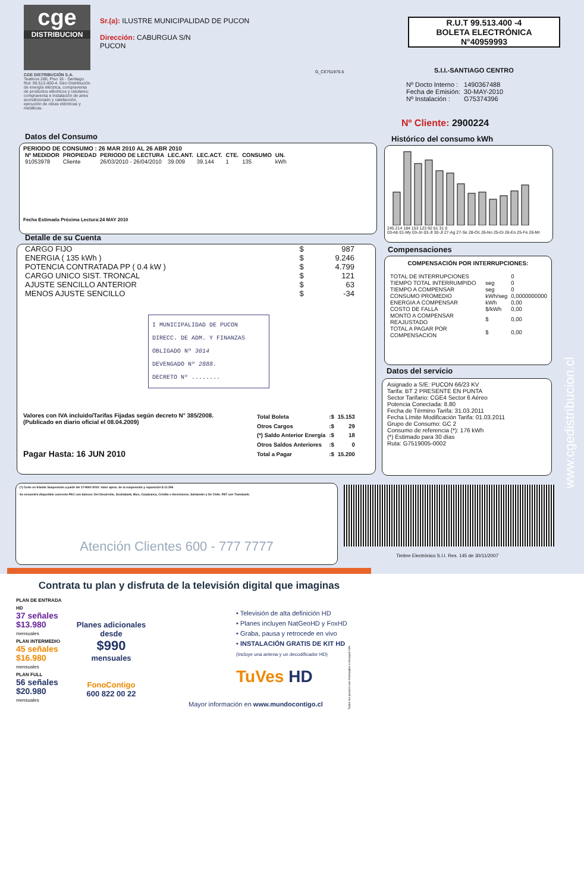cge
DISTRIBUCION
CGE DISTRIBUCIÓN S.A.
Teatinos 280, Piso 16 - Santiago. Rut: 99.513.400-4. Giro Distribución de energía eléctrica, compraventa de productos eléctricos y celulares; compraventa e instalación de aires acondicionado y calefacción, ejecución de obras eléctricas y metálicas.
Sr.(a): ILUSTRE MUNICIPALIDAD DE PUCON
Dirección: CABURGUA S/N
PUCON
G_CE751975-5
R.U.T 99.513.400 -4
BOLETA ELECTRÓNICA
N°40959993
S.I.I.-SANTIAGO CENTRO
| Nº Docto Interno : | 1490367488 |
| Fecha de Emisión: | 30-MAY-2010 |
| Nº Instalación : | G75374396 |
Nº Cliente: 2900224
Datos del Consumo
PERIODO DE CONSUMO : 26 MAR 2010 AL 26 ABR 2010
| Nº MEDIDOR | PROPIEDAD | PERIODO DE LECTURA | LEC.ANT. | LEC.ACT. | CTE. | CONSUMO | UN. |
| --- | --- | --- | --- | --- | --- | --- | --- |
| 91053978 | Cliente | 26/03/2010 - 26/04/2010 | 39.009 | 39.144 | 1 | 135 | kWh |
Fecha Estimada Próxima Lectura:24 MAY 2010
Histórico del consumo kWh
245 214 184 153 123 92 61 31 0
03-Ab 01-My 03-Jn 03-Jl 30-Jl 27-Ag 27-Se 28-Oc 26-No 25-Di 26-En 25-Fe 26-Mr
Detalle de su Cuenta
| CARGO FIJO | $ | 987 |
| ENERGIA ( 135 kWh ) | $ | 9.246 |
| POTENCIA CONTRATADA PP ( 0.4 kW ) | $ | 4.799 |
| CARGO UNICO SIST. TRONCAL | $ | 121 |
| AJUSTE SENCILLO ANTERIOR | $ | 63 |
| MENOS AJUSTE SENCILLO | $ | -34 |
I MUNICIPALIDAD DE PUCON
DIRECC. DE ADM. Y FINANZAS
OBLIGADO Nº 3014
DEVENGADO Nº 2888.
DECRETO Nº ........
Valores con IVA incluido/Tarifas Fijadas según decreto N° 385/2008. (Publicado en diario oficial el 08.04.2009)
Pagar Hasta: 16 JUN 2010
| Total Boleta | :$ | 15.153 |
| Otros Cargos | :$ | 29 |
| (*) Saldo Anterior Energía | :$ | 18 |
| Otros Saldos Anteriores | :$ | 0 |
| Total a Pagar | :$ | 15.200 |
Compensaciones
COMPENSACIÓN POR INTERRUPCIONES:
| TOTAL DE INTERRUPCIONES | | 0 |
| TIEMPO TOTAL INTERRUMPIDO | seg | 0 |
| TIEMPO A COMPENSAR | seg | 0 |
| CONSUMO PROMEDIO | kWh/seg | 0,0000000000 |
| ENERGIA A COMPENSAR | kWh | 0,00 |
| COSTO DE FALLA | $/kWh | 0,00 |
| MONTO A COMPENSAR REAJUSTADO | $ | 0,00 |
| TOTAL A PAGAR POR COMPENSACION | $ | 0,00 |
Datos del servicio
Asignado a S/E: PUCON 66/23 KV
Tarifa: BT 2 PRESENTE EN PUNTA
Sector Tarifario: CGE4 Sector 6 Aéreo
Potencia Conectada: 8.80
Fecha de Término Tarifa: 31.03.2011
Fecha Límite Modificación Tarifa: 01.03.2011
Grupo de Consumo: GC 2
Consumo de referencia (*): 176 kWh
(*) Estimado para 30 días
Ruta: G7519005-0002
· (*) Corte en trámite Suspensión a partir del 17-MAY-2010. Valor aprox. de la suspensión y reposición $ 11.306
· Se encuentra disponible convenio PAC con bancos: Del Desarrollo, Scotiabank, Bice, Corpbanca, Crédito e Inversiones, Santander y De Chile. PAT con Transbank.
Atención Clientes 600 - 777 7777
Timbre Electrónico S.I.I. Res. 145 de 30/11/2007
www.cgedistribucion.cl
Contrata tu plan y disfruta de la televisión digital que imaginas
PLAN DE ENTRADA HD
37 señales $13.980 mensuales
PLAN INTERMEDIO
45 señales $16.980 mensuales
PLAN FULL
56 señales $20.980 mensuales
Planes adicionales desde
$990
mensuales
FonoContigo
600 822 00 22
• Televisión de alta definición HD
• Planes incluyen NatGeoHD y FoxHD
• Graba, pausa y retrocede en vivo
• INSTALACIÓN GRATIS DE KIT HD
(Incluye una antena y un decodificador HD)
TuVes HD
Mayor información en www.mundocontigo.cl
Todos los precios son mensuales e incluyen IVA.